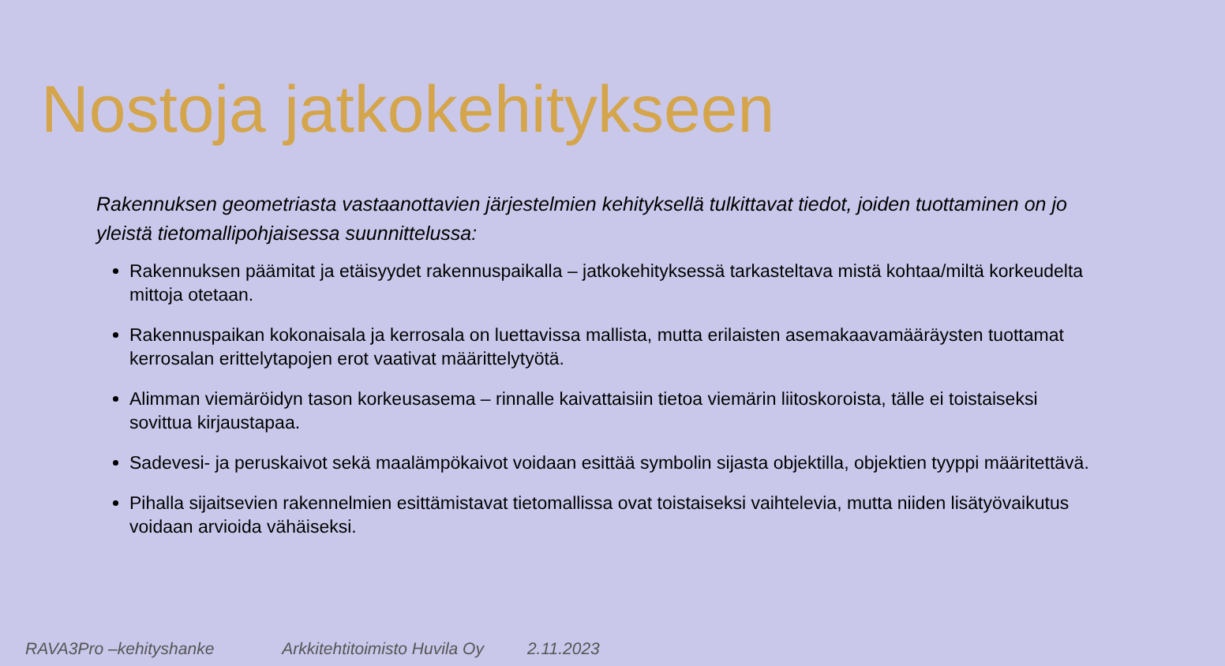Nostoja jatkokehitykseen
Rakennuksen geometriasta vastaanottavien järjestelmien kehityksellä tulkittavat tiedot, joiden tuottaminen on jo yleistä tietomallipohjaisessa suunnittelussa:
Rakennuksen päämitat ja etäisyydet rakennuspaikalla – jatkokehityksessä tarkasteltava mistä kohtaa/miltä korkeudelta mittoja otetaan.
Rakennuspaikan kokonaisala ja kerrosala on luettavissa mallista, mutta erilaisten asemakaavamääräysten tuottamat kerrosalan erittelytapojen erot vaativat määrittelytyötä.
Alimman viemäröidyn tason korkeusasema – rinnalle kaivattaisiin tietoa viemärin liitoskoroista, tälle ei toistaiseksi sovittua kirjaustapaa.
Sadevesi- ja peruskaivot sekä maalämpökaivot voidaan esittää symbolin sijasta objektilla, objektien tyyppi määritettävä.
Pihalla sijaitsevien rakennelmien esittämistavat tietomallissa ovat toistaiseksi vaihtelevia, mutta niiden lisätyövaikutus voidaan arvioida vähäiseksi.
RAVA3Pro –kehityshanke Arkkitehtitoimisto Huvila Oy 2.11.2023